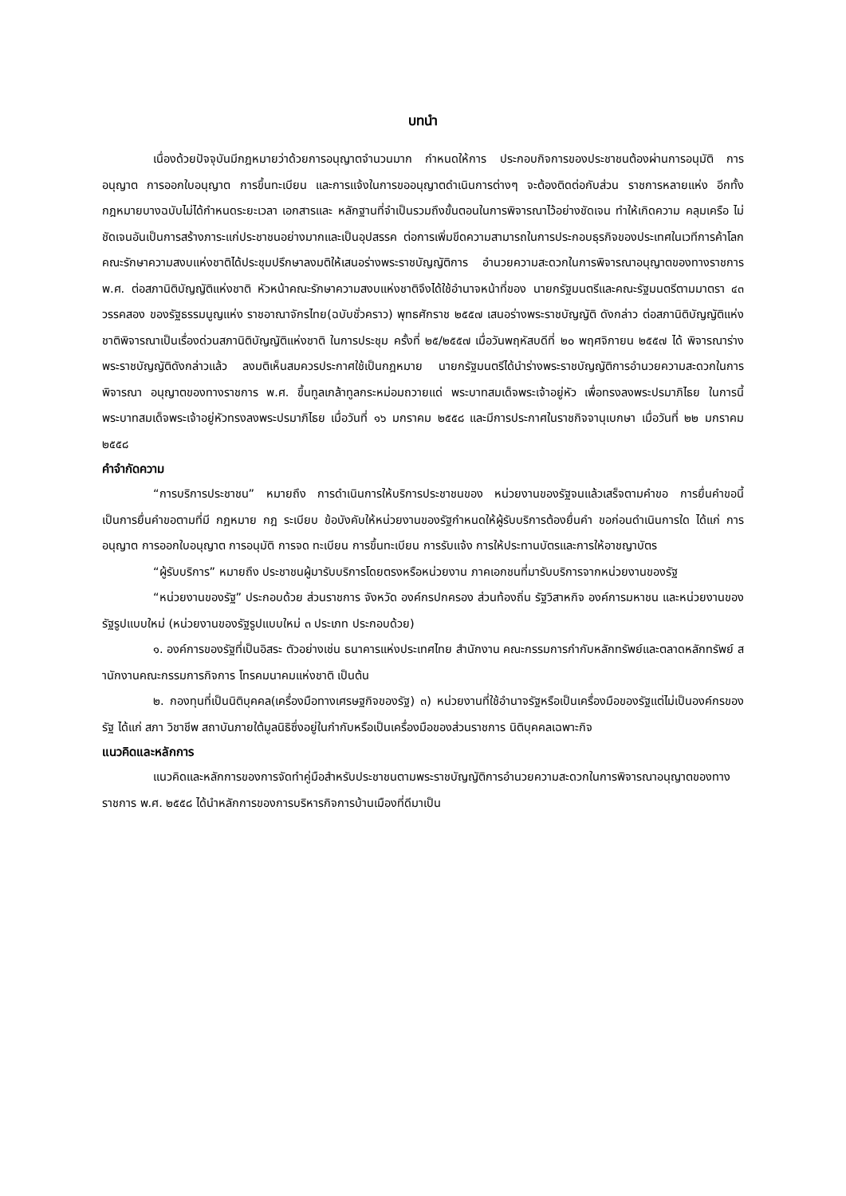บทนำ
เนื่องด้วยปัจจุบันมีกฎหมายว่าด้วยการอนุญาตจำนวนมาก กำหนดให้การ ประกอบกิจการของประชาชนต้องผ่านการอนุมัติ การอนุญาต การออกใบอนุญาต การขึ้นทะเบียน และการแจ้งในการขออนุญาตดำเนินการต่างๆ จะต้องติดต่อกับส่วน ราชการหลายแห่ง อีกทั้งกฎหมายบางฉบับไม่ได้กำหนดระยะเวลา เอกสารและ หลักฐานที่จำเป็นรวมถึงขั้นตอนในการพิจารณาไว้อย่างชัดเจน ทำให้เกิดความ คลุมเครือ ไม่ชัดเจนอันเป็นการสร้างภาระแก่ประชาชนอย่างมากและเป็นอุปสรรค ต่อการเพิ่มขีดความสามารถในการประกอบธุรกิจของประเทศในเวทีการค้าโลก คณะรักษาความสงบแห่งชาติได้ประชุมปรึกษาลงมติให้เสนอร่างพระราชบัญญัติการ อำนวยความสะดวกในการพิจารณาอนุญาตของทางราชการ พ.ศ. ต่อสภานิติบัญญัติแห่งชาติ หัวหน้าคณะรักษาความสงบแห่งชาติจึงได้ใช้อำนาจหน้าที่ของ นายกรัฐมนตรีและคณะรัฐมนตรีตามมาตรา ๔๓ วรรคสอง ของรัฐธรรมนูญแห่ง ราชอาณาจักรไทย(ฉบับชั่วคราว) พุทธศักราช ๒๕๕๗ เสนอร่างพระราชบัญญัติ ดังกล่าว ต่อสภานิติบัญญัติแห่งชาติพิจารณาเป็นเรื่องด่วนสภานิติบัญญัติแห่งชาติ ในการประชุม ครั้งที่ ๒๕/๒๕๕๗ เมื่อวันพฤหัสบดีที่ ๒๐ พฤศจิกายน ๒๕๕๗ ได้ พิจารณาร่างพระราชบัญญัติดังกล่าวแล้ว ลงมติเห็นสมควรประกาศใช้เป็นกฎหมาย นายกรัฐมนตรีได้นำร่างพระราชบัญญัติการอำนวยความสะดวกในการพิจารณา อนุญาตของทางราชการ พ.ศ. ขึ้นทูลเกล้าทูลกระหม่อมถวายแด่ พระบาทสมเด็จพระเจ้าอยู่หัว เพื่อทรงลงพระปรมาภิไธย ในการนี้ พระบาทสมเด็จพระเจ้าอยู่หัวทรงลงพระปรมาภิไธย เมื่อวันที่ ๑๖ มกราคม ๒๕๕๘ และมีการประกาศในราชกิจจานุเบกษา เมื่อวันที่ ๒๒ มกราคม ๒๕๕๘
คำจำกัดความ
“การบริการประชาชน” หมายถึง การดำเนินการให้บริการประชาชนของ หน่วยงานของรัฐจนแล้วเสร็จตามคำขอ การยื่นคำขอนี้เป็นการยื่นคำขอตามที่มี กฎหมาย กฎ ระเบียบ ข้อบังคับให้หน่วยงานของรัฐกำหนดให้ผู้รับบริการต้องยื่นคำ ขอก่อนดำเนินการใด ได้แก่ การอนุญาต การออกใบอนุญาต การอนุมัติ การจด ทะเบียน การขึ้นทะเบียน การรับแจ้ง การให้ประทานบัตรและการให้อาชญาบัตร
“ผู้รับบริการ” หมายถึง ประชาชนผู้มารับบริการโดยตรงหรือหน่วยงาน ภาคเอกชนที่มารับบริการจากหน่วยงานของรัฐ
“หน่วยงานของรัฐ” ประกอบด้วย ส่วนราชการ จังหวัด องค์กรปกครอง ส่วนท้องถิ่น รัฐวิสาหกิจ องค์การมหาชน และหน่วยงานของรัฐรูปแบบใหม่ (หน่วยงานของรัฐรูปแบบใหม่ ๓ ประเภท ประกอบด้วย)
๑. องค์การของรัฐที่เป็นอิสระ ตัวอย่างเช่น ธนาคารแห่งประเทศไทย สำนักงาน คณะกรรมการกำกับหลักทรัพย์และตลาดหลักทรัพย์ ส านักงานคณะกรรมการกิจการ โทรคมนาคมแห่งชาติ เป็นต้น
๒. กองทุนที่เป็นนิติบุคคล(เครื่องมือทางเศรษฐกิจของรัฐ) ๓) หน่วยงานที่ใช้อำนาจรัฐหรือเป็นเครื่องมือของรัฐแต่ไม่เป็นองค์กรของรัฐ ได้แก่ สภา วิชาชีพ สถาบันภายใต้มูลนิธิซึ่งอยู่ในกำกับหรือเป็นเครื่องมือของส่วนราชการ นิติบุคคลเฉพาะกิจ
แนวคิดและหลักการ
แนวคิดและหลักการของการจัดทำคู่มือสำหรับประชาชนตามพระราชบัญญัติการอำนวยความสะดวกในการพิจารณาอนุญาตของทางราชการ พ.ศ. ๒๕๕๘ ได้นำหลักการของการบริหารกิจการบ้านเมืองที่ดีมาเป็น